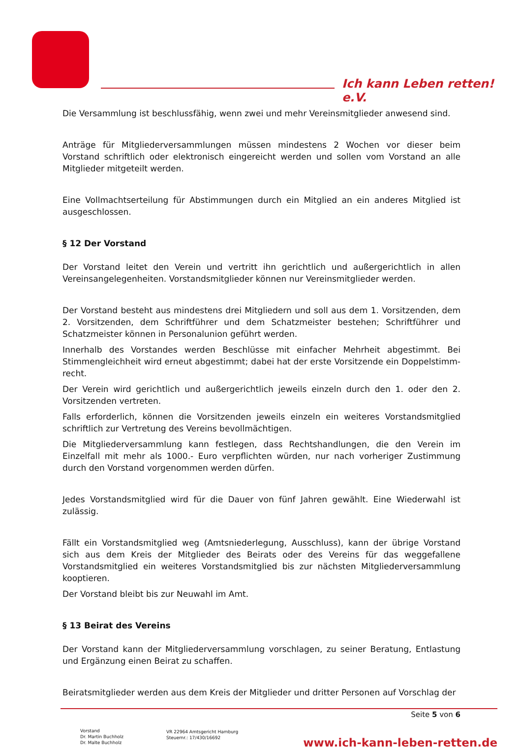Ich kann Leben retten! e.V.
Die Versammlung ist beschlussfähig, wenn zwei und mehr Vereinsmitglieder anwesend sind.
Anträge für Mitgliederversammlungen müssen mindestens 2 Wochen vor dieser beim Vorstand schriftlich oder elektronisch eingereicht werden und sollen vom Vorstand an alle Mitglieder mitgeteilt werden.
Eine Vollmachtserteilung für Abstimmungen durch ein Mitglied an ein anderes Mitglied ist ausgeschlossen.
§ 12 Der Vorstand
Der Vorstand leitet den Verein und vertritt ihn gerichtlich und außergerichtlich in allen Vereinsangelegenheiten. Vorstandsmitglieder können nur Vereinsmitglieder werden.
Der Vorstand besteht aus mindestens drei Mitgliedern und soll aus dem 1. Vorsitzenden, dem 2. Vorsitzenden, dem Schriftführer und dem Schatzmeister bestehen; Schriftführer und Schatzmeister können in Personalunion geführt werden.
Innerhalb des Vorstandes werden Beschlüsse mit einfacher Mehrheit abgestimmt. Bei Stimmengleichheit wird erneut abgestimmt; dabei hat der erste Vorsitzende ein Doppelstimm-recht.
Der Verein wird gerichtlich und außergerichtlich jeweils einzeln durch den 1. oder den 2. Vorsitzenden vertreten.
Falls erforderlich, können die Vorsitzenden jeweils einzeln ein weiteres Vorstandsmitglied schriftlich zur Vertretung des Vereins bevollmächtigen.
Die Mitgliederversammlung kann festlegen, dass Rechtshandlungen, die den Verein im Einzelfall mit mehr als 1000.- Euro verpflichten würden, nur nach vorheriger Zustimmung durch den Vorstand vorgenommen werden dürfen.
Jedes Vorstandsmitglied wird für die Dauer von fünf Jahren gewählt. Eine Wiederwahl ist zulässig.
Fällt ein Vorstandsmitglied weg (Amtsniederlegung, Ausschluss), kann der übrige Vorstand sich aus dem Kreis der Mitglieder des Beirats oder des Vereins für das weggefallene Vorstandsmitglied ein weiteres Vorstandsmitglied bis zur nächsten Mitgliederversammlung kooptieren.
Der Vorstand bleibt bis zur Neuwahl im Amt.
§ 13 Beirat des Vereins
Der Vorstand kann der Mitgliederversammlung vorschlagen, zu seiner Beratung, Entlastung und Ergänzung einen Beirat zu schaffen.
Beiratsmitglieder werden aus dem Kreis der Mitglieder und dritter Personen auf Vorschlag der
Seite 5 von 6
Vorstand
Dr. Martin Buchholz
Dr. Malte Buchholz
VR 22964 Amtsgericht Hamburg
Steuernr.: 17/430/16692
www.ich-kann-leben-retten.de